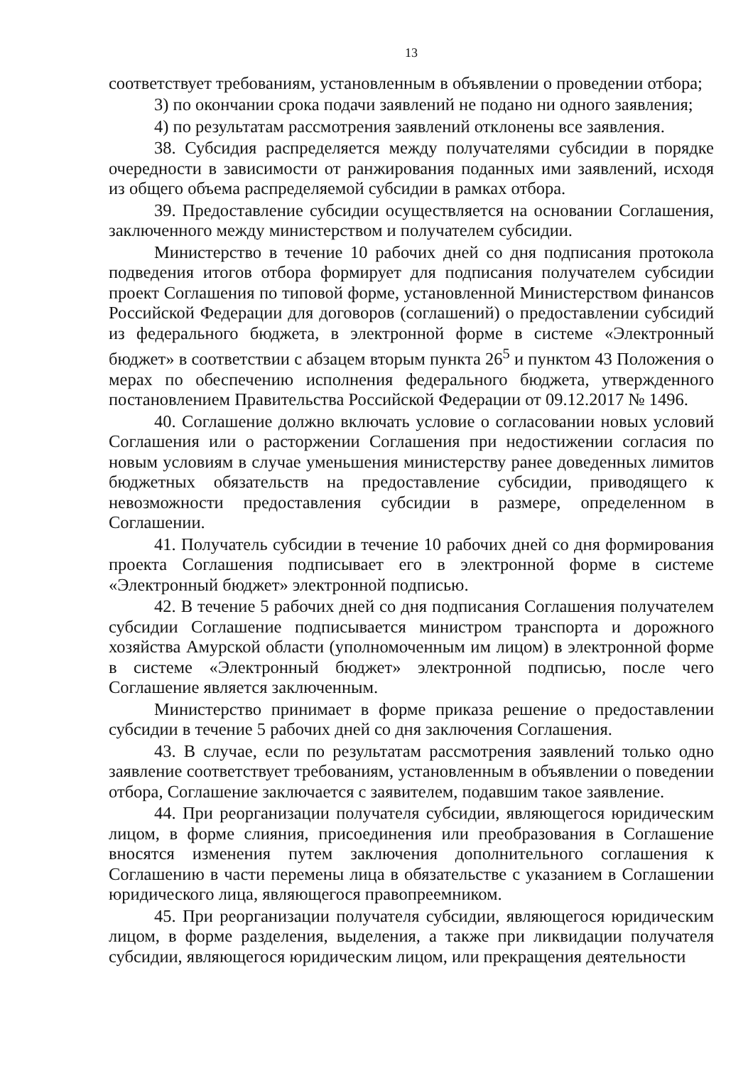13
соответствует требованиям, установленным в объявлении о проведении отбора;
3) по окончании срока подачи заявлений не подано ни одного заявления;
4) по результатам рассмотрения заявлений отклонены все заявления.
38. Субсидия распределяется между получателями субсидии в порядке очередности в зависимости от ранжирования поданных ими заявлений, исходя из общего объема распределяемой субсидии в рамках отбора.
39. Предоставление субсидии осуществляется на основании Соглашения, заключенного между министерством и получателем субсидии.
Министерство в течение 10 рабочих дней со дня подписания протокола подведения итогов отбора формирует для подписания получателем субсидии проект Соглашения по типовой форме, установленной Министерством финансов Российской Федерации для договоров (соглашений) о предоставлении субсидий из федерального бюджета, в электронной форме в системе «Электронный бюджет» в соответствии с абзацем вторым пункта 26<sup>5</sup> и пунктом 43 Положения о мерах по обеспечению исполнения федерального бюджета, утвержденного постановлением Правительства Российской Федерации от 09.12.2017 № 1496.
40. Соглашение должно включать условие о согласовании новых условий Соглашения или о расторжении Соглашения при недостижении согласия по новым условиям в случае уменьшения министерству ранее доведенных лимитов бюджетных обязательств на предоставление субсидии, приводящего к невозможности предоставления субсидии в размере, определенном в Соглашении.
41. Получатель субсидии в течение 10 рабочих дней со дня формирования проекта Соглашения подписывает его в электронной форме в системе «Электронный бюджет» электронной подписью.
42. В течение 5 рабочих дней со дня подписания Соглашения получателем субсидии Соглашение подписывается министром транспорта и дорожного хозяйства Амурской области (уполномоченным им лицом) в электронной форме в системе «Электронный бюджет» электронной подписью, после чего Соглашение является заключенным.
Министерство принимает в форме приказа решение о предоставлении субсидии в течение 5 рабочих дней со дня заключения Соглашения.
43. В случае, если по результатам рассмотрения заявлений только одно заявление соответствует требованиям, установленным в объявлении о поведении отбора, Соглашение заключается с заявителем, подавшим такое заявление.
44. При реорганизации получателя субсидии, являющегося юридическим лицом, в форме слияния, присоединения или преобразования в Соглашение вносятся изменения путем заключения дополнительного соглашения к Соглашению в части перемены лица в обязательстве с указанием в Соглашении юридического лица, являющегося правопреемником.
45. При реорганизации получателя субсидии, являющегося юридическим лицом, в форме разделения, выделения, а также при ликвидации получателя субсидии, являющегося юридическим лицом, или прекращения деятельности